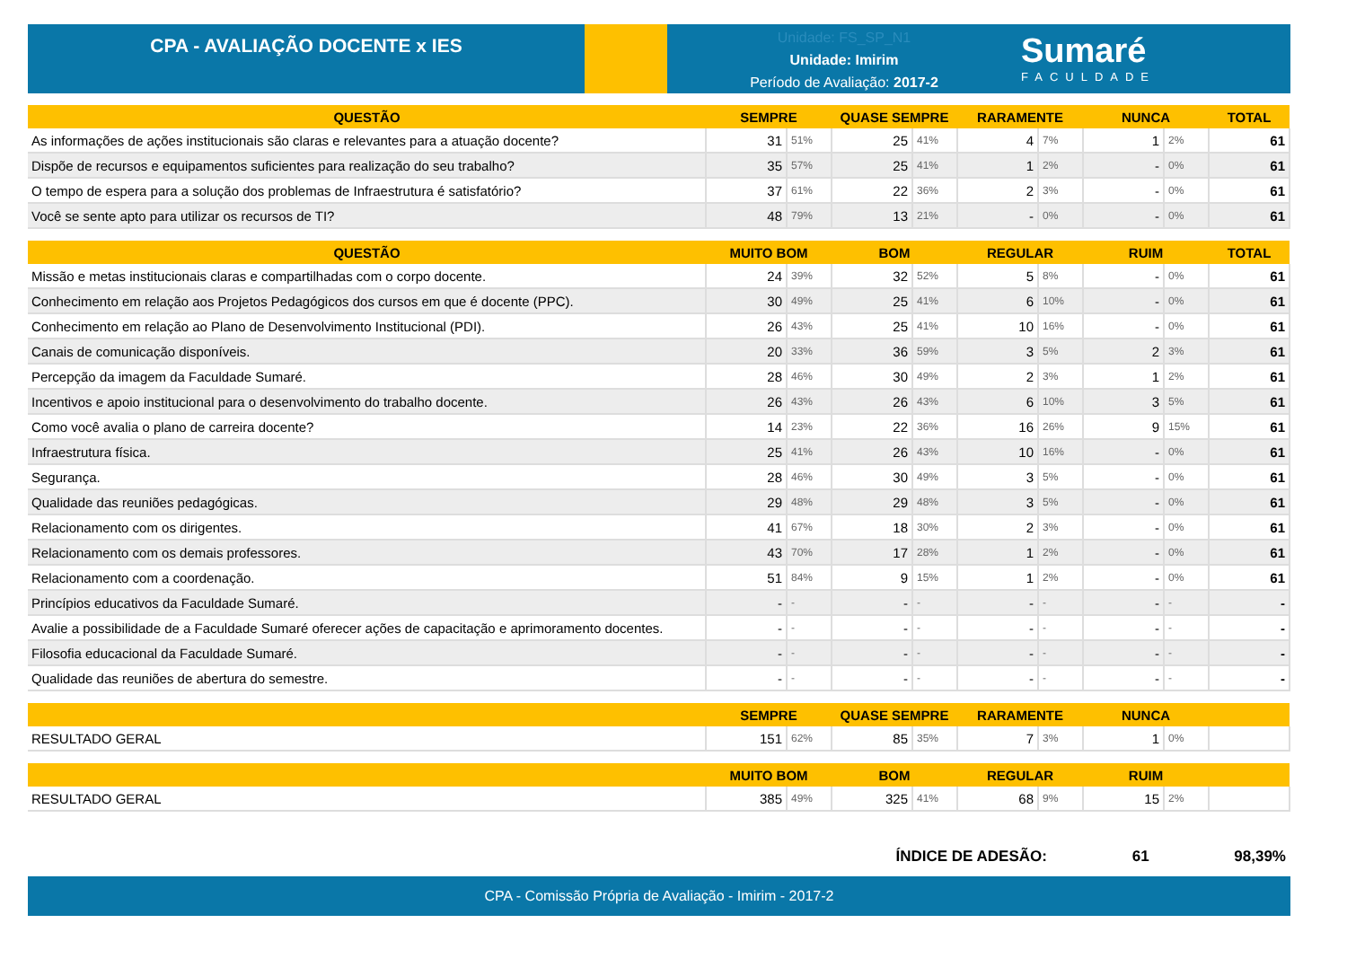CPA - AVALIAÇÃO DOCENTE x IES
Unidade: FS_SP_N1
Unidade: Imirim
Período de Avaliação: 2017-2
Sumaré
FACULDADE
| QUESTÃO | SEMPRE | | QUASE SEMPRE | | RARAMENTE | | NUNCA | | TOTAL |
| --- | --- | --- | --- | --- | --- | --- | --- | --- | --- |
| As informações de ações institucionais são claras e relevantes para a atuação docente? | 31 | 51% | 25 | 41% | 4 | 7% | 1 | 2% | 61 |
| Dispõe de recursos e equipamentos suficientes para realização do seu trabalho? | 35 | 57% | 25 | 41% | 1 | 2% | - | 0% | 61 |
| O tempo de espera para a solução dos problemas de Infraestrutura é satisfatório? | 37 | 61% | 22 | 36% | 2 | 3% | - | 0% | 61 |
| Você se sente apto para utilizar os recursos de TI? | 48 | 79% | 13 | 21% | - | 0% | - | 0% | 61 |
| QUESTÃO | MUITO BOM | | BOM | | REGULAR | | RUIM | | TOTAL |
| --- | --- | --- | --- | --- | --- | --- | --- | --- | --- |
| Missão e metas institucionais claras e compartilhadas com o corpo docente. | 24 | 39% | 32 | 52% | 5 | 8% | - | 0% | 61 |
| Conhecimento em relação aos Projetos Pedagógicos dos cursos em que é docente (PPC). | 30 | 49% | 25 | 41% | 6 | 10% | - | 0% | 61 |
| Conhecimento em relação ao Plano de Desenvolvimento Institucional (PDI). | 26 | 43% | 25 | 41% | 10 | 16% | - | 0% | 61 |
| Canais de comunicação disponíveis. | 20 | 33% | 36 | 59% | 3 | 5% | 2 | 3% | 61 |
| Percepção da imagem da Faculdade Sumaré. | 28 | 46% | 30 | 49% | 2 | 3% | 1 | 2% | 61 |
| Incentivos e apoio institucional para o desenvolvimento do trabalho docente. | 26 | 43% | 26 | 43% | 6 | 10% | 3 | 5% | 61 |
| Como você avalia o plano de carreira docente? | 14 | 23% | 22 | 36% | 16 | 26% | 9 | 15% | 61 |
| Infraestrutura física. | 25 | 41% | 26 | 43% | 10 | 16% | - | 0% | 61 |
| Segurança. | 28 | 46% | 30 | 49% | 3 | 5% | - | 0% | 61 |
| Qualidade das reuniões pedagógicas. | 29 | 48% | 29 | 48% | 3 | 5% | - | 0% | 61 |
| Relacionamento com os dirigentes. | 41 | 67% | 18 | 30% | 2 | 3% | - | 0% | 61 |
| Relacionamento com os demais professores. | 43 | 70% | 17 | 28% | 1 | 2% | - | 0% | 61 |
| Relacionamento com a coordenação. | 51 | 84% | 9 | 15% | 1 | 2% | - | 0% | 61 |
| Princípios educativos da Faculdade Sumaré. | - | - | - | - | - | - | - | - | - |
| Avalie a possibilidade de a Faculdade Sumaré oferecer ações de capacitação e aprimoramento docentes. | - | - | - | - | - | - | - | - | - |
| Filosofia educacional da Faculdade Sumaré. | - | - | - | - | - | - | - | - | - |
| Qualidade das reuniões de abertura do semestre. | - | - | - | - | - | - | - | - | - |
| | SEMPRE | | QUASE SEMPRE | | RARAMENTE | | NUNCA | | |
| --- | --- | --- | --- | --- | --- | --- | --- | --- | --- |
| RESULTADO GERAL | 151 | 62% | 85 | 35% | 7 | 3% | 1 | 0% | |
| | MUITO BOM | | BOM | | REGULAR | | RUIM | | |
| --- | --- | --- | --- | --- | --- | --- | --- | --- | --- |
| RESULTADO GERAL | 385 | 49% | 325 | 41% | 68 | 9% | 15 | 2% | |
ÍNDICE DE ADESÃO: 61 98,39%
CPA - Comissão Própria de Avaliação - Imirim - 2017-2